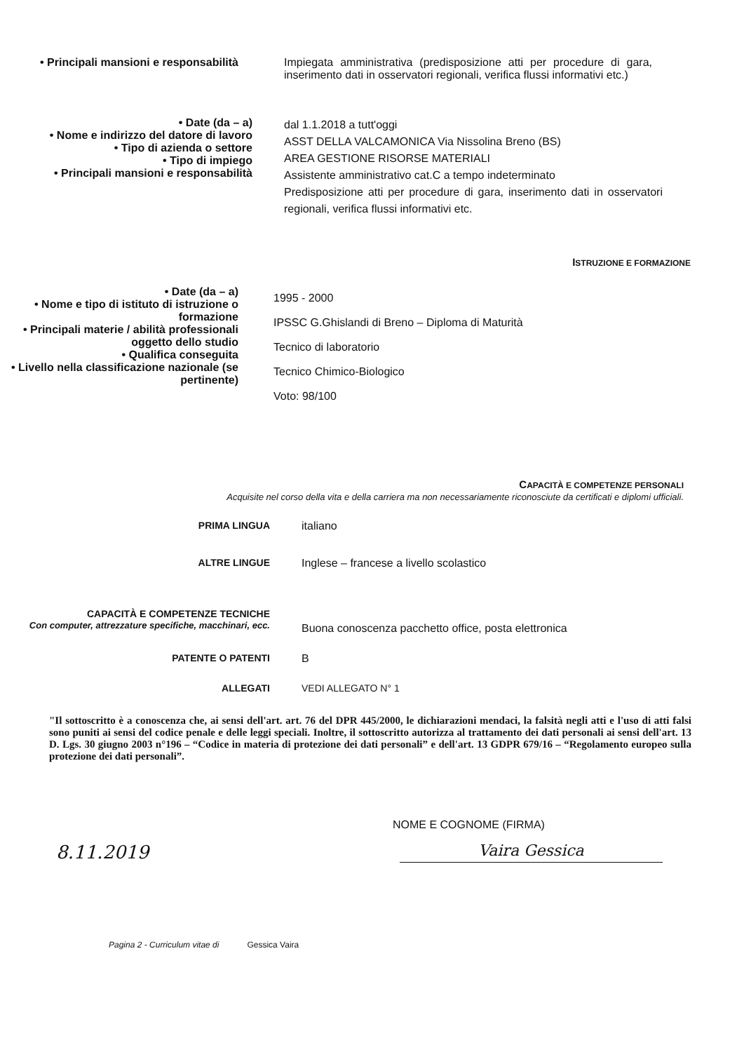• Principali mansioni e responsabilità Impiegata amministrativa (predisposizione atti per procedure di gara, inserimento dati in osservatori regionali, verifica flussi informativi etc.)
• Date (da – a)
• Nome e indirizzo del datore di lavoro
• Tipo di azienda o settore
• Tipo di impiego
• Principali mansioni e responsabilità
dal 1.1.2018 a tutt'oggi
ASST DELLA VALCAMONICA Via Nissolina Breno (BS)
AREA GESTIONE RISORSE MATERIALI
Assistente amministrativo cat.C a tempo indeterminato
Predisposizione atti per procedure di gara, inserimento dati in osservatori regionali, verifica flussi informativi etc.
ISTRUZIONE E FORMAZIONE
• Date (da – a)
• Nome e tipo di istituto di istruzione o formazione
• Principali materie / abilità professionali oggetto dello studio
• Qualifica conseguita
• Livello nella classificazione nazionale (se pertinente)
1995 - 2000
IPSSC G.Ghislandi di Breno – Diploma di Maturità
Tecnico di laboratorio
Tecnico Chimico-Biologico
Voto: 98/100
CAPACITÀ E COMPETENZE PERSONALI
Acquisite nel corso della vita e della carriera ma non necessariamente riconosciute da certificati e diplomi ufficiali.
PRIMA LINGUA italiano
ALTRE LINGUE Inglese – francese a livello scolastico
CAPACITÀ E COMPETENZE TECNICHE
Con computer, attrezzature specifiche, macchinari, ecc.
Buona conoscenza pacchetto office, posta elettronica
PATENTE O PATENTI B
ALLEGATI VEDI ALLEGATO N° 1
"Il sottoscritto è a conoscenza che, ai sensi dell'art. art. 76 del DPR 445/2000, le dichiarazioni mendaci, la falsità negli atti e l'uso di atti falsi sono puniti ai sensi del codice penale e delle leggi speciali. Inoltre, il sottoscritto autorizza al trattamento dei dati personali ai sensi dell'art. 13 D. Lgs. 30 giugno 2003 n°196 – “Codice in materia di protezione dei dati personali” e dell'art. 13 GDPR 679/16 – “Regolamento europeo sulla protezione dei dati personali”.
NOME E COGNOME (FIRMA)
8.11.2019
Vaira Gessica
Pagina 2 - Curriculum vitae di Gessica Vaira